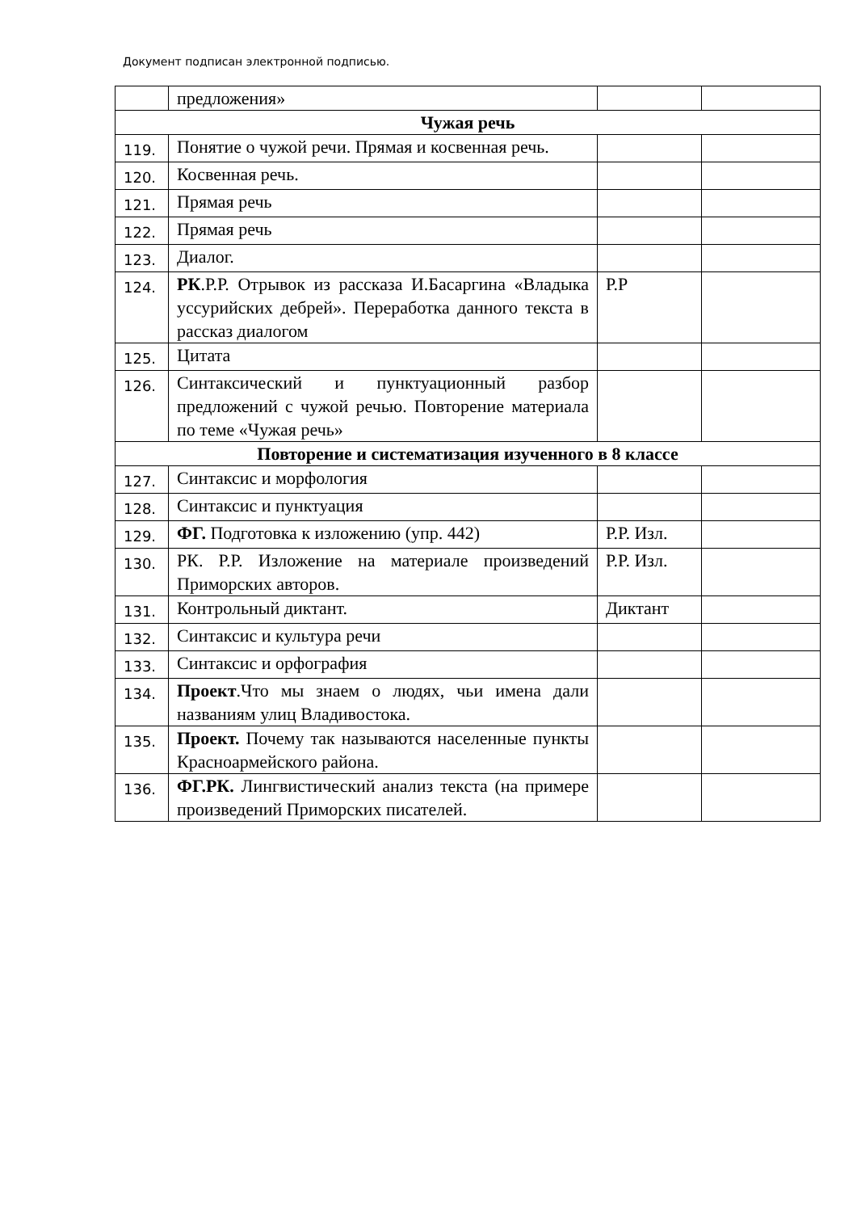Документ подписан электронной подписью.
| | предложения» | | |
| Чужая речь | | | |
| 119. | Понятие о чужой речи. Прямая и косвенная речь. | | |
| 120. | Косвенная речь. | | |
| 121. | Прямая речь | | |
| 122. | Прямая речь | | |
| 123. | Диалог. | | |
| 124. | РК .Р.Р. Отрывок из рассказа И.Басаргина «Владыка уссурийских дебрей». Переработка данного текста в рассказ диалогом | Р.Р | |
| 125. | Цитата | | |
| 126. | Синтаксический и пунктуационный разбор предложений с чужой речью. Повторение материала по теме «Чужая речь» | | |
| Повторение и систематизация изученного в 8 классе | | | |
| 127. | Синтаксис и морфология | | |
| 128. | Синтаксис и пунктуация | | |
| 129. | ФГ. Подготовка к изложению (упр. 442) | Р.Р. Изл. | |
| 130. | РК. Р.Р. Изложение на материале произведений Приморских авторов. | Р.Р. Изл. | |
| 131. | Контрольный диктант. | Диктант | |
| 132. | Синтаксис и культура речи | | |
| 133. | Синтаксис и орфография | | |
| 134. | Проект .Что мы знаем о людях, чьи имена дали названиям улиц Владивостока. | | |
| 135. | Проект. Почему так называются населенные пункты Красноармейского района. | | |
| 136. | ФГ.РК. Лингвистический анализ текста (на примере произведений Приморских писателей. | | |